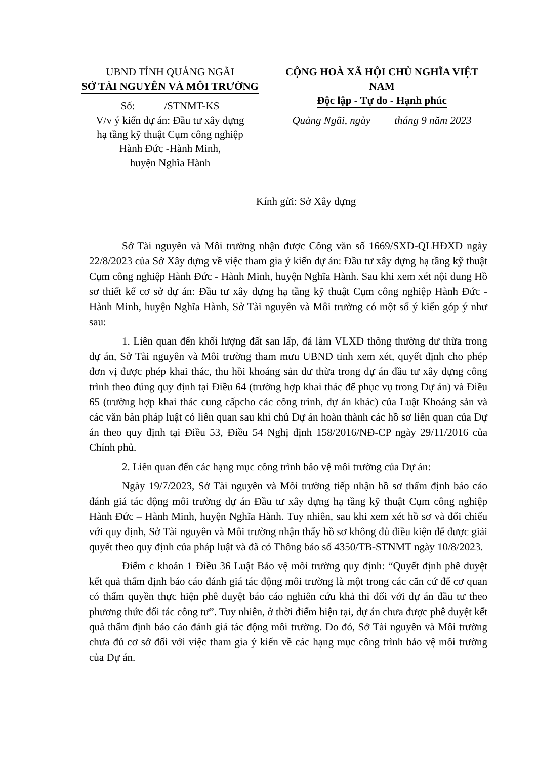UBND TỈNH QUẢNG NGÃI
SỞ TÀI NGUYÊN VÀ MÔI TRƯỜNG
Số: /STNMT-KS
V/v ý kiến dự án: Đầu tư xây dựng
hạ tầng kỹ thuật Cụm công nghiệp
Hành Đức -Hành Minh,
huyện Nghĩa Hành
CỘNG HOÀ XÃ HỘI CHỦ NGHĨA VIỆT NAM
Độc lập - Tự do - Hạnh phúc
Quảng Ngãi, ngày tháng 9 năm 2023
Kính gửi: Sở Xây dựng
Sở Tài nguyên và Môi trường nhận được Công văn số 1669/SXD-QLHĐXD ngày 22/8/2023 của Sở Xây dựng về việc tham gia ý kiến dự án: Đầu tư xây dựng hạ tầng kỹ thuật Cụm công nghiệp Hành Đức - Hành Minh, huyện Nghĩa Hành. Sau khi xem xét nội dung Hồ sơ thiết kế cơ sở dự án: Đầu tư xây dựng hạ tầng kỹ thuật Cụm công nghiệp Hành Đức - Hành Minh, huyện Nghĩa Hành, Sở Tài nguyên và Môi trường có một số ý kiến góp ý như sau:
1. Liên quan đến khối lượng đất san lấp, đá làm VLXD thông thường dư thừa trong dự án, Sở Tài nguyên và Môi trường tham mưu UBND tỉnh xem xét, quyết định cho phép đơn vị được phép khai thác, thu hồi khoáng sản dư thừa trong dự án đầu tư xây dựng công trình theo đúng quy định tại Điều 64 (trường hợp khai thác để phục vụ trong Dự án) và Điều 65 (trường hợp khai thác cung cấpcho các công trình, dự án khác) của Luật Khoáng sản và các văn bản pháp luật có liên quan sau khi chủ Dự án hoàn thành các hồ sơ liên quan của Dự án theo quy định tại Điều 53, Điều 54 Nghị định 158/2016/NĐ-CP ngày 29/11/2016 của Chính phủ.
2. Liên quan đến các hạng mục công trình bảo vệ môi trường của Dự án:
Ngày 19/7/2023, Sở Tài nguyên và Môi trường tiếp nhận hồ sơ thẩm định báo cáo đánh giá tác động môi trường dự án Đầu tư xây dựng hạ tầng kỹ thuật Cụm công nghiệp Hành Đức – Hành Minh, huyện Nghĩa Hành. Tuy nhiên, sau khi xem xét hồ sơ và đối chiếu với quy định, Sở Tài nguyên và Môi trường nhận thấy hồ sơ không đủ điều kiện để được giải quyết theo quy định của pháp luật và đã có Thông báo số 4350/TB-STNMT ngày 10/8/2023.
Điểm c khoản 1 Điều 36 Luật Bảo vệ môi trường quy định: “Quyết định phê duyệt kết quả thẩm định báo cáo đánh giá tác động môi trường là một trong các căn cứ để cơ quan có thẩm quyền thực hiện phê duyệt báo cáo nghiên cứu khả thi đối với dự án đầu tư theo phương thức đối tác công tư”. Tuy nhiên, ở thời điểm hiện tại, dự án chưa được phê duyệt kết quả thẩm định báo cáo đánh giá tác động môi trường. Do đó, Sở Tài nguyên và Môi trường chưa đủ cơ sở đối với việc tham gia ý kiến về các hạng mục công trình bảo vệ môi trường của Dự án.